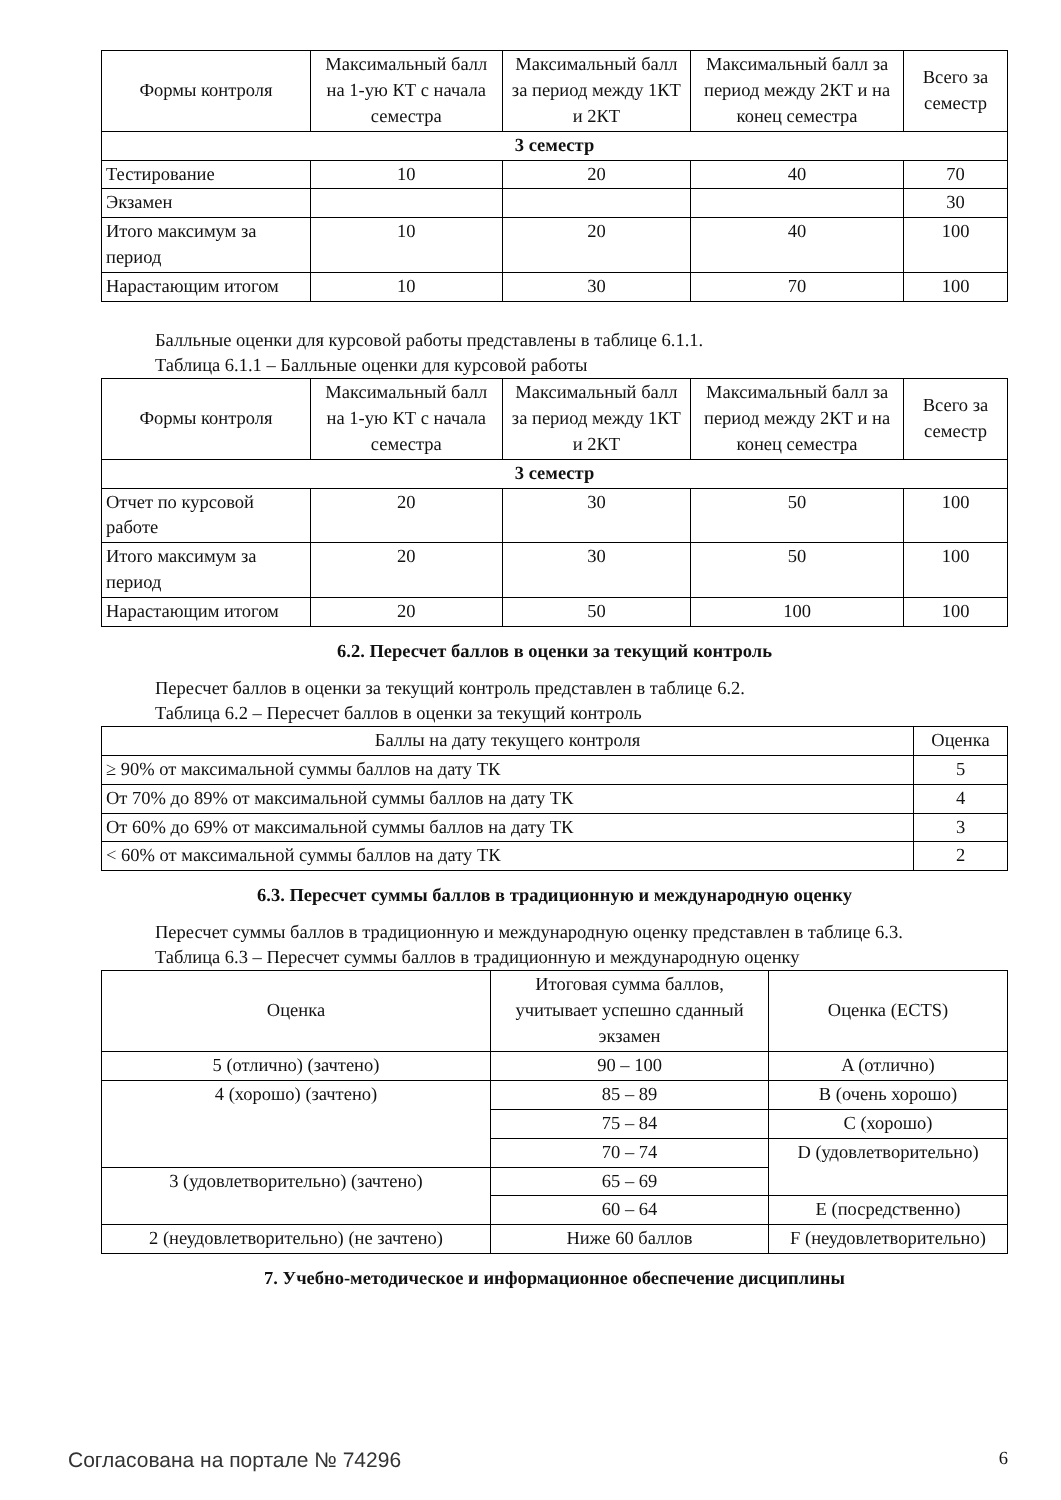| Формы контроля | Максимальный балл на 1-ую КТ с начала семестра | Максимальный балл за период между 1КТ и 2КТ | Максимальный балл за период между 2КТ и на конец семестра | Всего за семестр |
| --- | --- | --- | --- | --- |
| 3 семестр | | | | |
| Тестирование | 10 | 20 | 40 | 70 |
| Экзамен | | | | 30 |
| Итого максимум за период | 10 | 20 | 40 | 100 |
| Нарастающим итогом | 10 | 30 | 70 | 100 |
Балльные оценки для курсовой работы представлены в таблице 6.1.1.
Таблица 6.1.1 – Балльные оценки для курсовой работы
| Формы контроля | Максимальный балл на 1-ую КТ с начала семестра | Максимальный балл за период между 1КТ и 2КТ | Максимальный балл за период между 2КТ и на конец семестра | Всего за семестр |
| --- | --- | --- | --- | --- |
| 3 семестр | | | | |
| Отчет по курсовой работе | 20 | 30 | 50 | 100 |
| Итого максимум за период | 20 | 30 | 50 | 100 |
| Нарастающим итогом | 20 | 50 | 100 | 100 |
6.2. Пересчет баллов в оценки за текущий контроль
Пересчет баллов в оценки за текущий контроль представлен в таблице 6.2.
Таблица 6.2 – Пересчет баллов в оценки за текущий контроль
| Баллы на дату текущего контроля | Оценка |
| --- | --- |
| ≥ 90% от максимальной суммы баллов на дату ТК | 5 |
| От 70% до 89% от максимальной суммы баллов на дату ТК | 4 |
| От 60% до 69% от максимальной суммы баллов на дату ТК | 3 |
| < 60% от максимальной суммы баллов на дату ТК | 2 |
6.3. Пересчет суммы баллов в традиционную и международную оценку
Пересчет суммы баллов в традиционную и международную оценку представлен в таблице 6.3.
Таблица 6.3 – Пересчет суммы баллов в традиционную и международную оценку
| Оценка | Итоговая сумма баллов, учитывает успешно сданный экзамен | Оценка (ECTS) |
| --- | --- | --- |
| 5 (отлично) (зачтено) | 90 – 100 | A (отлично) |
| 4 (хорошо) (зачтено) | 85 – 89 | B (очень хорошо) |
| | 75 – 84 | C (хорошо) |
| | 70 – 74 | D (удовлетворительно) |
| 3 (удовлетворительно) (зачтено) | 65 – 69 | |
| | 60 – 64 | E (посредственно) |
| 2 (неудовлетворительно) (не зачтено) | Ниже 60 баллов | F (неудовлетворительно) |
7. Учебно-методическое и информационное обеспечение дисциплины
Согласована на портале № 74296 6